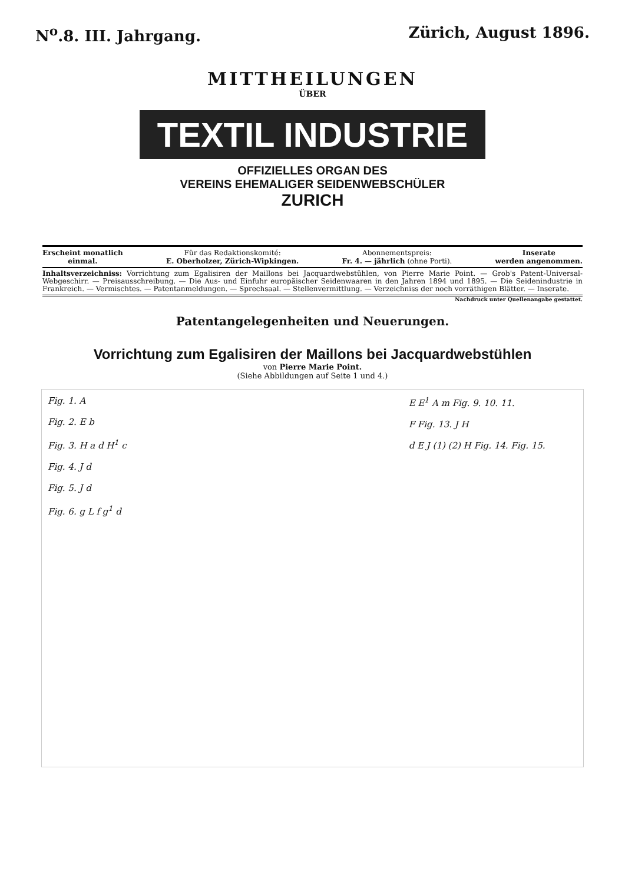N<sup>o</sup>.8. III. Jahrgang. Zürich, August 1896.
MITTHEILUNGEN
ÜBER
TEXTIL INDUSTRIE
OFFIZIELLES ORGAN DES
VEREINS EHEMALIGER SEIDENWEBSCHÜLER
ZURICH
Erscheint monatlich
einmal.
Für das Redaktionskomité:
E. Oberholzer, Zürich-Wipkingen.
Abonnementspreis:
Fr. 4. — jährlich (ohne Porti).
Inserate
werden angenommen.
Inhaltsverzeichniss: Vorrichtung zum Egalisiren der Maillons bei Jacquardwebstühlen, von Pierre Marie Point. — Grob's Patent-Universal-Webgeschirr. — Preisausschreibung. — Die Aus- und Einfuhr europäischer Seidenwaaren in den Jahren 1894 und 1895. — Die Seidenindustrie in Frankreich. — Vermischtes. — Patentanmeldungen. — Sprechsaal. — Stellenvermittlung. — Verzeichniss der noch vorräthigen Blätter. — Inserate.
Nachdruck unter Quellenangabe gestattet.
Patentangelegenheiten und Neuerungen.
Vorrichtung zum Egalisiren der Maillons bei Jacquardwebstühlen
von Pierre Marie Point.
(Siehe Abbildungen auf Seite 1 und 4.)
Fig. 1. A
Fig. 2. E b
Fig. 3. H a d H<sup>1</sup> c
Fig. 4. J d
Fig. 5. J d
Fig. 6. g L f g<sup>1</sup> d
E E<sup>1</sup> A m Fig. 9. 10. 11.
F Fig. 13. J H
d E J (1) (2) H Fig. 14. Fig. 15.